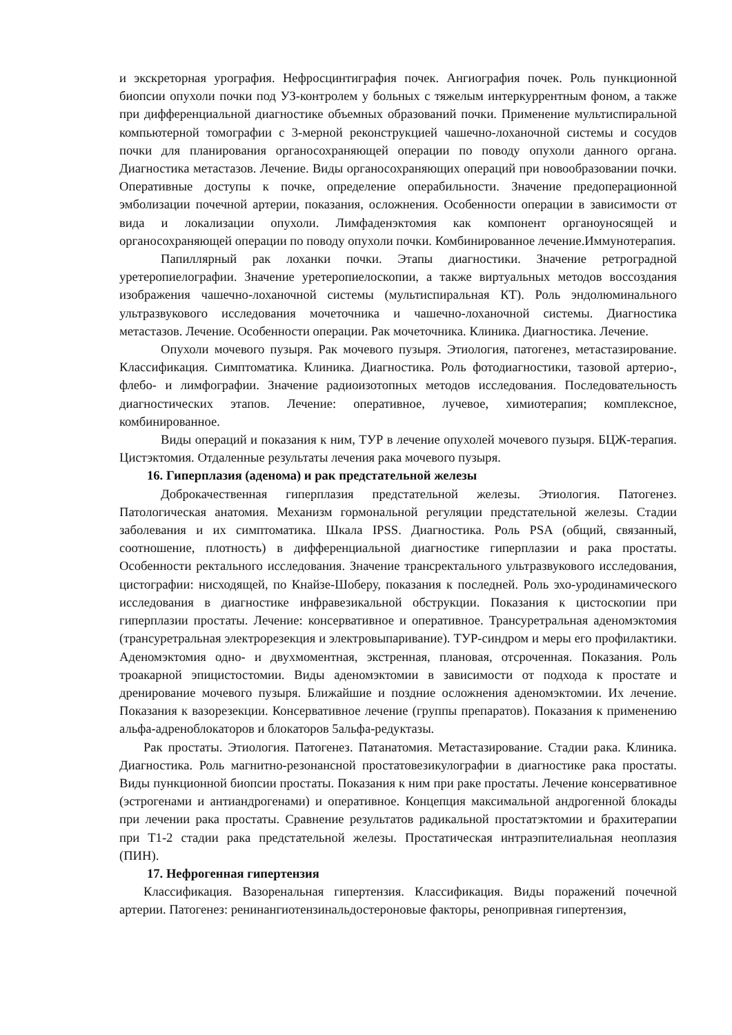и экскреторная урография. Нефросцинтиграфия почек. Ангиография почек. Роль пункционной биопсии опухоли почки под УЗ-контролем у больных с тяжелым интеркуррентным фоном, а также при дифференциальной диагностике объемных образований почки. Применение мультиспиральной компьютерной томографии с 3-мерной реконструкцией чашечно-лоханочной системы и сосудов почки для планирования органосохраняющей операции по поводу опухоли данного органа. Диагностика метастазов. Лечение. Виды органосохраняющих операций при новообразовании почки. Оперативные доступы к почке, определение операбильности. Значение предоперационной эмболизации почечной артерии, показания, осложнения. Особенности операции в зависимости от вида и локализации опухоли. Лимфаденэктомия как компонент органоуносящей и органосохраняющей операции по поводу опухоли почки. Комбинированное лечение.Иммунотерапия.
Папиллярный рак лоханки почки. Этапы диагностики. Значение ретроградной уретеропиелографии. Значение уретеропиелоскопии, а также виртуальных методов воссоздания изображения чашечно-лоханочной системы (мультиспиральная КТ). Роль эндолюминального ультразвукового исследования мочеточника и чашечно-лоханочной системы. Диагностика метастазов. Лечение. Особенности операции. Рак мочеточника. Клиника. Диагностика. Лечение.
Опухоли мочевого пузыря. Рак мочевого пузыря. Этиология, патогенез, метастазирование. Классификация. Симптоматика. Клиника. Диагностика. Роль фотодиагностики, тазовой артерио-, флебо- и лимфографии. Значение радиоизотопных методов исследования. Последовательность диагностических этапов. Лечение: оперативное, лучевое, химиотерапия; комплексное, комбинированное.
Виды операций и показания к ним, ТУР в лечение опухолей мочевого пузыря. БЦЖ-терапия. Цистэктомия. Отдаленные результаты лечения рака мочевого пузыря.
16. Гиперплазия (аденома) и рак предстательной железы
Доброкачественная гиперплазия предстательной железы. Этиология. Патогенез. Патологическая анатомия. Механизм гормональной регуляции предстательной железы. Стадии заболевания и их симптоматика. Шкала IPSS. Диагностика. Роль PSA (общий, связанный, соотношение, плотность) в дифференциальной диагностике гиперплазии и рака простаты. Особенности ректального исследования. Значение трансректального ультразвукового исследования, цистографии: нисходящей, по Кнайзе-Шоберу, показания к последней. Роль эхо-уродинамического исследования в диагностике инфравезикальной обструкции. Показания к цистоскопии при гиперплазии простаты. Лечение: консервативное и оперативное. Трансуретральная аденомэктомия (трансуретральная электрорезекция и электровыпаривание). ТУР-синдром и меры его профилактики. Аденомэктомия одно- и двухмоментная, экстренная, плановая, отсроченная. Показания. Роль троакарной эпицистостомии. Виды аденомэктомии в зависимости от подхода к простате и дренирование мочевого пузыря. Ближайшие и поздние осложнения аденомэктомии. Их лечение. Показания к вазорезекции. Консервативное лечение (группы препаратов). Показания к применению альфа-адреноблокаторов и блокаторов 5альфа-редуктазы.
Рак простаты. Этиология. Патогенез. Патанатомия. Метастазирование. Стадии рака. Клиника. Диагностика. Роль магнитно-резонансной простатовезикулографии в диагностике рака простаты. Виды пункционной биопсии простаты. Показания к ним при раке простаты. Лечение консервативное (эстрогенами и антиандрогенами) и оперативное. Концепция максимальной андрогенной блокады при лечении рака простаты. Сравнение результатов радикальной простатэктомии и брахитерапии при Т1-2 стадии рака предстательной железы. Простатическая интраэпителиальная неоплазия (ПИН).
17. Нефрогенная гипертензия
Классификация. Вазоренальная гипертензия. Классификация. Виды поражений почечной артерии. Патогенез: ренинангиотензинальдостероновые факторы, ренопривная гипертензия,